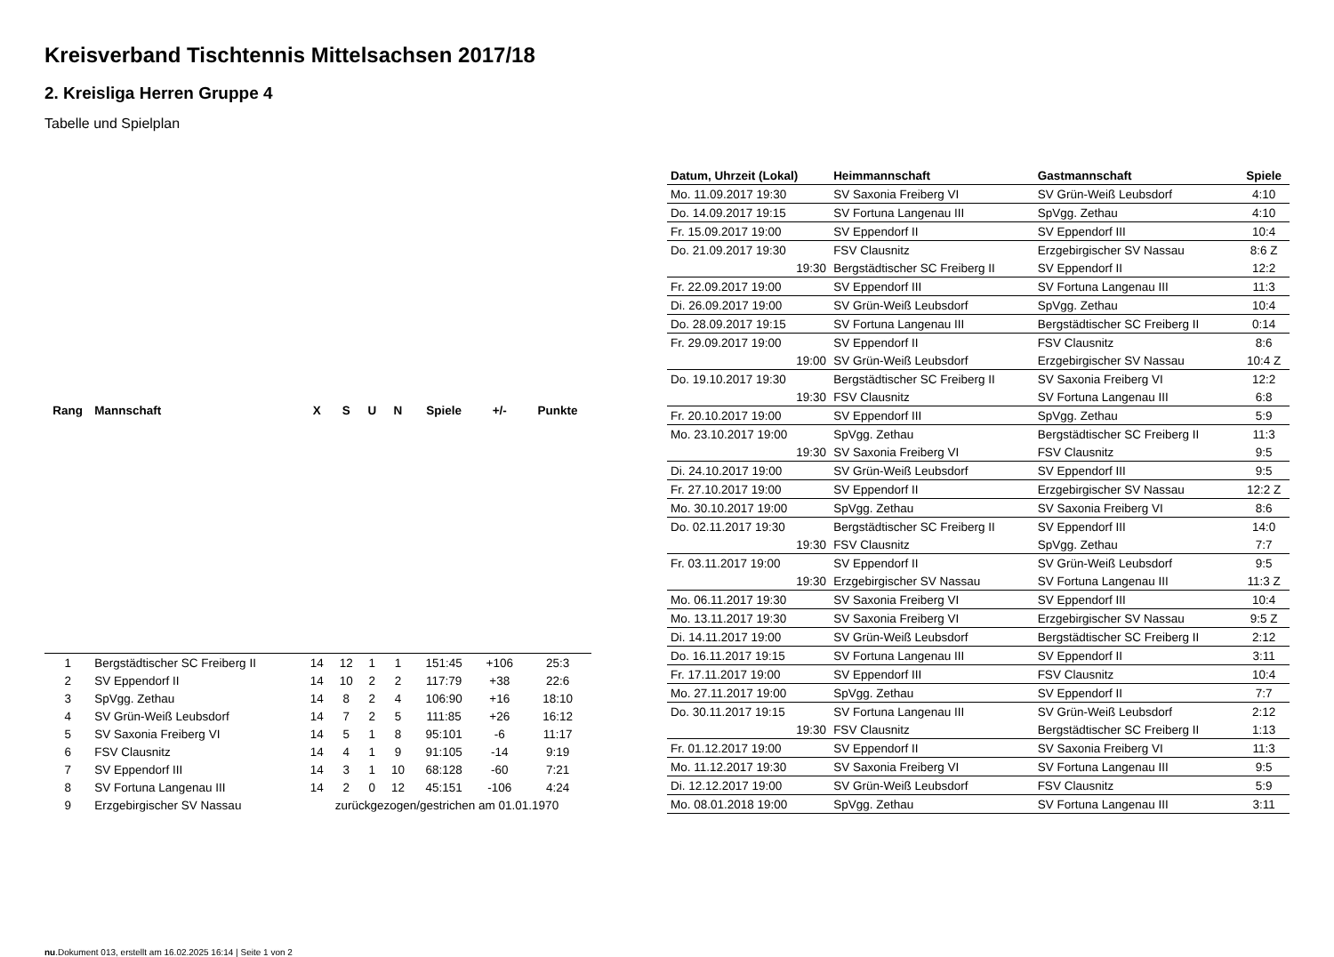Kreisverband Tischtennis Mittelsachsen 2017/18
2. Kreisliga Herren Gruppe 4
Tabelle und Spielplan
| Rang | Mannschaft | X | S | U | N | Spiele | +/- | Punkte |
| --- | --- | --- | --- | --- | --- | --- | --- | --- |
| 1 | Bergstädtischer SC Freiberg II | 14 | 12 | 1 | 1 | 151:45 | +106 | 25:3 |
| 2 | SV Eppendorf II | 14 | 10 | 2 | 2 | 117:79 | +38 | 22:6 |
| 3 | SpVgg. Zethau | 14 | 8 | 2 | 4 | 106:90 | +16 | 18:10 |
| 4 | SV Grün-Weiß Leubsdorf | 14 | 7 | 2 | 5 | 111:85 | +26 | 16:12 |
| 5 | SV Saxonia Freiberg VI | 14 | 5 | 1 | 8 | 95:101 | -6 | 11:17 |
| 6 | FSV Clausnitz | 14 | 4 | 1 | 9 | 91:105 | -14 | 9:19 |
| 7 | SV Eppendorf III | 14 | 3 | 1 | 10 | 68:128 | -60 | 7:21 |
| 8 | SV Fortuna Langenau III | 14 | 2 | 0 | 12 | 45:151 | -106 | 4:24 |
| 9 | Erzgebirgischer SV Nassau | zurückgezogen/gestrichen am 01.01.1970 | | | | | | |
| Datum, Uhrzeit (Lokal) | Heimmannschaft | Gastmannschaft | Spiele |
| --- | --- | --- | --- |
| Mo. 11.09.2017 19:30 | SV Saxonia Freiberg VI | SV Grün-Weiß Leubsdorf | 4:10 |
| Do. 14.09.2017 19:15 | SV Fortuna Langenau III | SpVgg. Zethau | 4:10 |
| Fr. 15.09.2017 19:00 | SV Eppendorf II | SV Eppendorf III | 10:4 |
| Do. 21.09.2017 19:30 | FSV Clausnitz | Erzgebirgischer SV Nassau | 8:6 Z |
| 19:30 | Bergstädtischer SC Freiberg II | SV Eppendorf II | 12:2 |
| Fr. 22.09.2017 19:00 | SV Eppendorf III | SV Fortuna Langenau III | 11:3 |
| Di. 26.09.2017 19:00 | SV Grün-Weiß Leubsdorf | SpVgg. Zethau | 10:4 |
| Do. 28.09.2017 19:15 | SV Fortuna Langenau III | Bergstädtischer SC Freiberg II | 0:14 |
| Fr. 29.09.2017 19:00 | SV Eppendorf II | FSV Clausnitz | 8:6 |
| 19:00 | SV Grün-Weiß Leubsdorf | Erzgebirgischer SV Nassau | 10:4 Z |
| Do. 19.10.2017 19:30 | Bergstädtischer SC Freiberg II | SV Saxonia Freiberg VI | 12:2 |
| 19:30 | FSV Clausnitz | SV Fortuna Langenau III | 6:8 |
| Fr. 20.10.2017 19:00 | SV Eppendorf III | SpVgg. Zethau | 5:9 |
| Mo. 23.10.2017 19:00 | SpVgg. Zethau | Bergstädtischer SC Freiberg II | 11:3 |
| 19:30 | SV Saxonia Freiberg VI | FSV Clausnitz | 9:5 |
| Di. 24.10.2017 19:00 | SV Grün-Weiß Leubsdorf | SV Eppendorf III | 9:5 |
| Fr. 27.10.2017 19:00 | SV Eppendorf II | Erzgebirgischer SV Nassau | 12:2 Z |
| Mo. 30.10.2017 19:00 | SpVgg. Zethau | SV Saxonia Freiberg VI | 8:6 |
| Do. 02.11.2017 19:30 | Bergstädtischer SC Freiberg II | SV Eppendorf III | 14:0 |
| 19:30 | FSV Clausnitz | SpVgg. Zethau | 7:7 |
| Fr. 03.11.2017 19:00 | SV Eppendorf II | SV Grün-Weiß Leubsdorf | 9:5 |
| 19:30 | Erzgebirgischer SV Nassau | SV Fortuna Langenau III | 11:3 Z |
| Mo. 06.11.2017 19:30 | SV Saxonia Freiberg VI | SV Eppendorf III | 10:4 |
| Mo. 13.11.2017 19:30 | SV Saxonia Freiberg VI | Erzgebirgischer SV Nassau | 9:5 Z |
| Di. 14.11.2017 19:00 | SV Grün-Weiß Leubsdorf | Bergstädtischer SC Freiberg II | 2:12 |
| Do. 16.11.2017 19:15 | SV Fortuna Langenau III | SV Eppendorf II | 3:11 |
| Fr. 17.11.2017 19:00 | SV Eppendorf III | FSV Clausnitz | 10:4 |
| Mo. 27.11.2017 19:00 | SpVgg. Zethau | SV Eppendorf II | 7:7 |
| Do. 30.11.2017 19:15 | SV Fortuna Langenau III | SV Grün-Weiß Leubsdorf | 2:12 |
| 19:30 | FSV Clausnitz | Bergstädtischer SC Freiberg II | 1:13 |
| Fr. 01.12.2017 19:00 | SV Eppendorf II | SV Saxonia Freiberg VI | 11:3 |
| Mo. 11.12.2017 19:30 | SV Saxonia Freiberg VI | SV Fortuna Langenau III | 9:5 |
| Di. 12.12.2017 19:00 | SV Grün-Weiß Leubsdorf | FSV Clausnitz | 5:9 |
| Mo. 08.01.2018 19:00 | SpVgg. Zethau | SV Fortuna Langenau III | 3:11 |
nu.Dokument 013, erstellt am 16.02.2025 16:14 | Seite 1 von 2